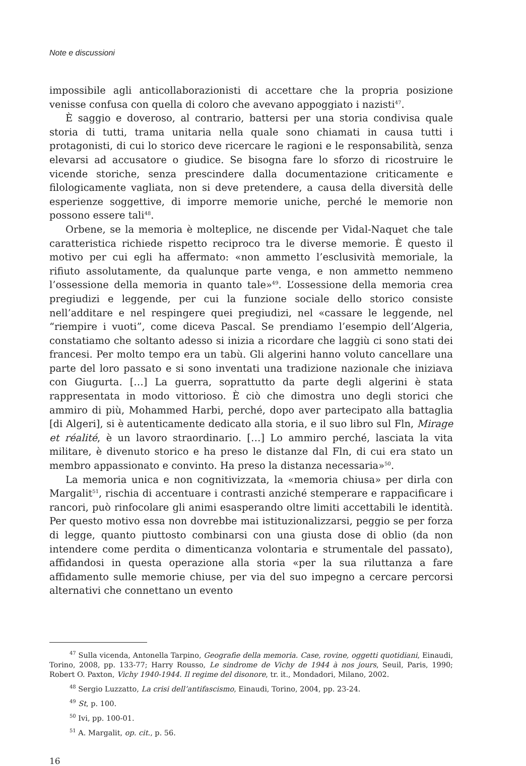Note e discussioni
impossibile agli anticollaborazionisti di accettare che la propria posizione venisse confusa con quella di coloro che avevano appoggiato i nazisti<sup>47</sup>.
È saggio e doveroso, al contrario, battersi per una storia condivisa quale storia di tutti, trama unitaria nella quale sono chiamati in causa tutti i protagonisti, di cui lo storico deve ricercare le ragioni e le responsabilità, senza elevarsi ad accusatore o giudice. Se bisogna fare lo sforzo di ricostruire le vicende storiche, senza prescindere dalla documentazione criticamente e filologicamente vagliata, non si deve pretendere, a causa della diversità delle esperienze soggettive, di imporre memorie uniche, perché le memorie non possono essere tali<sup>48</sup>.
Orbene, se la memoria è molteplice, ne discende per Vidal-Naquet che tale caratteristica richiede rispetto reciproco tra le diverse memorie. È questo il motivo per cui egli ha affermato: «non ammetto l’esclusività memoriale, la rifiuto assolutamente, da qualunque parte venga, e non ammetto nemmeno l’ossessione della memoria in quanto tale»<sup>49</sup>. L’ossessione della memoria crea pregiudizi e leggende, per cui la funzione sociale dello storico consiste nell’additare e nel respingere quei pregiudizi, nel «cassare le leggende, nel “riempire i vuoti”, come diceva Pascal. Se prendiamo l’esempio dell’Algeria, constatiamo che soltanto adesso si inizia a ricordare che laggiù ci sono stati dei francesi. Per molto tempo era un tabù. Gli algerini hanno voluto cancellare una parte del loro passato e si sono inventati una tradizione nazionale che iniziava con Giugurta. […] La guerra, soprattutto da parte degli algerini è stata rappresentata in modo vittorioso. È ciò che dimostra uno degli storici che ammiro di più, Mohammed Harbi, perché, dopo aver partecipato alla battaglia [di Algeri], si è autenticamente dedicato alla storia, e il suo libro sul Fln, Mirage et réalité, è un lavoro straordinario. […] Lo ammiro perché, lasciata la vita militare, è divenuto storico e ha preso le distanze dal Fln, di cui era stato un membro appassionato e convinto. Ha preso la distanza necessaria»<sup>50</sup>.
La memoria unica e non cognitivizzata, la «memoria chiusa» per dirla con Margalit<sup>51</sup>, rischia di accentuare i contrasti anziché stemperare e rappacificare i rancori, può rinfocolare gli animi esasperando oltre limiti accettabili le identità. Per questo motivo essa non dovrebbe mai istituzionalizzarsi, peggio se per forza di legge, quanto piuttosto combinarsi con una giusta dose di oblio (da non intendere come perdita o dimenticanza volontaria e strumentale del passato), affidandosi in questa operazione alla storia «per la sua riluttanza a fare affidamento sulle memorie chiuse, per via del suo impegno a cercare percorsi alternativi che connettano un evento
<sup>47</sup> Sulla vicenda, Antonella Tarpino, Geografie della memoria. Case, rovine, oggetti quotidiani, Einaudi, Torino, 2008, pp. 133-77; Harry Rousso, Le sindrome de Vichy de 1944 à nos jours, Seuil, Paris, 1990; Robert O. Paxton, Vichy 1940-1944. Il regime del disonore, tr. it., Mondadori, Milano, 2002.
<sup>48</sup> Sergio Luzzatto, La crisi dell’antifascismo, Einaudi, Torino, 2004, pp. 23-24.
<sup>49</sup> St, p. 100.
<sup>50</sup> Ivi, pp. 100-01.
<sup>51</sup> A. Margalit, op. cit., p. 56.
16